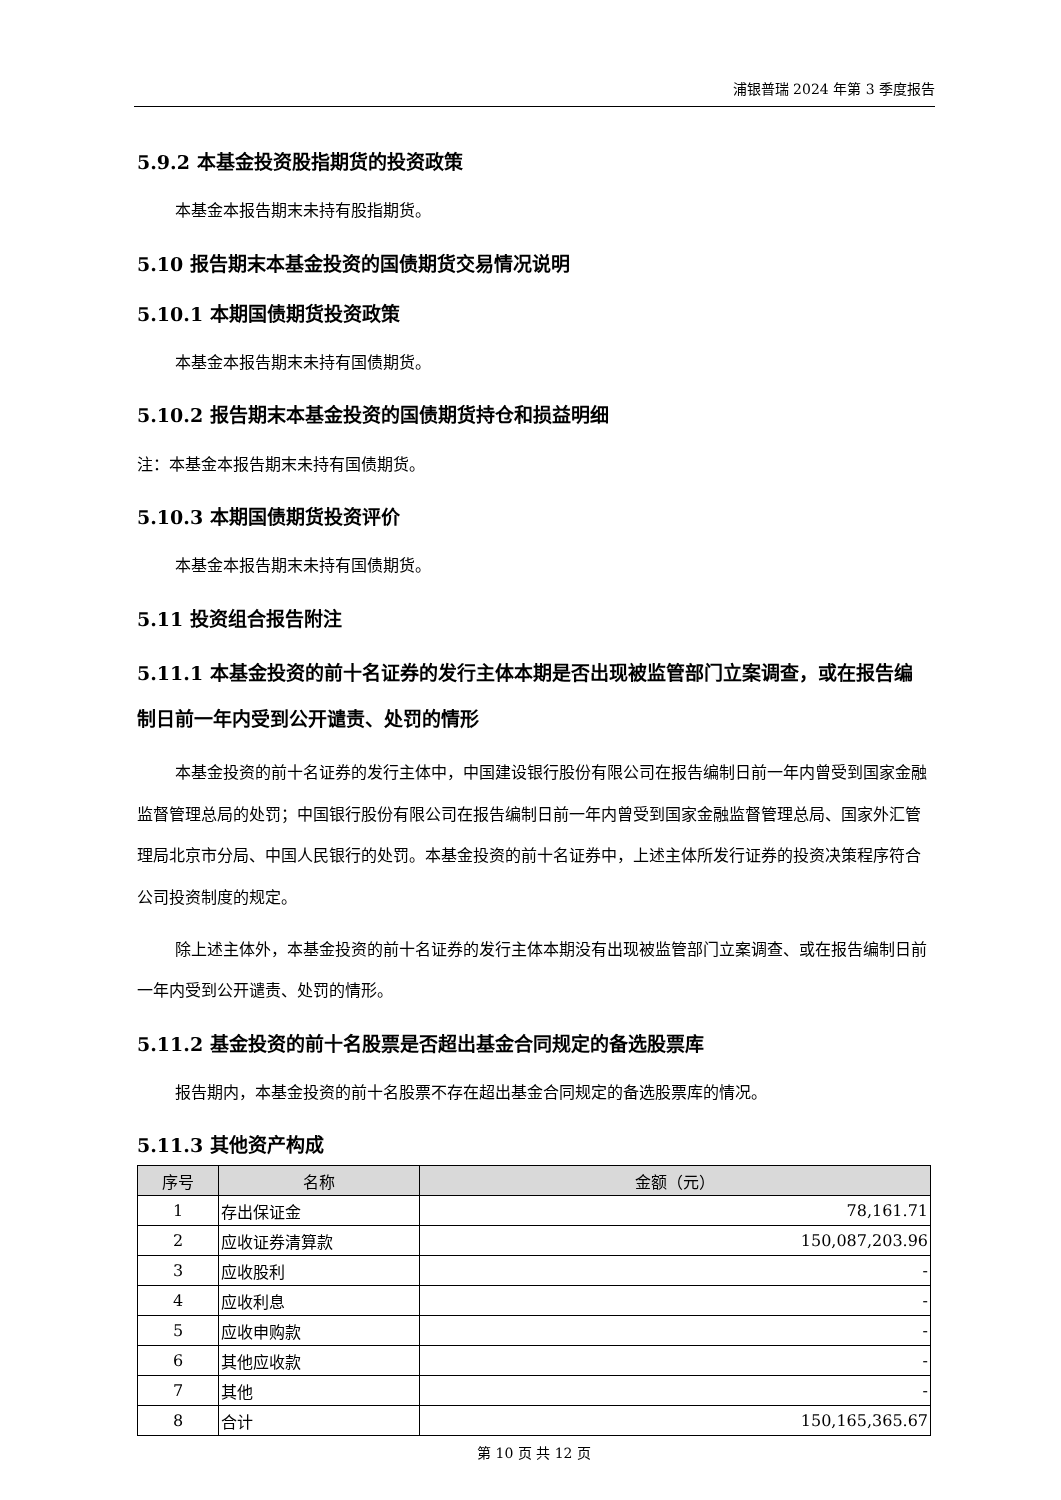浦银普瑞 2024 年第 3 季度报告
5.9.2 本基金投资股指期货的投资政策
本基金本报告期末未持有股指期货。
5.10 报告期末本基金投资的国债期货交易情况说明
5.10.1 本期国债期货投资政策
本基金本报告期末未持有国债期货。
5.10.2 报告期末本基金投资的国债期货持仓和损益明细
注：本基金本报告期末未持有国债期货。
5.10.3 本期国债期货投资评价
本基金本报告期末未持有国债期货。
5.11 投资组合报告附注
5.11.1 本基金投资的前十名证券的发行主体本期是否出现被监管部门立案调查，或在报告编制日前一年内受到公开谴责、处罚的情形
本基金投资的前十名证券的发行主体中，中国建设银行股份有限公司在报告编制日前一年内曾受到国家金融监督管理总局的处罚；中国银行股份有限公司在报告编制日前一年内曾受到国家金融监督管理总局、国家外汇管理局北京市分局、中国人民银行的处罚。本基金投资的前十名证券中，上述主体所发行证券的投资决策程序符合公司投资制度的规定。
除上述主体外，本基金投资的前十名证券的发行主体本期没有出现被监管部门立案调查、或在报告编制日前一年内受到公开谴责、处罚的情形。
5.11.2 基金投资的前十名股票是否超出基金合同规定的备选股票库
报告期内，本基金投资的前十名股票不存在超出基金合同规定的备选股票库的情况。
5.11.3 其他资产构成
| 序号 | 名称 | 金额（元） |
| --- | --- | --- |
| 1 | 存出保证金 | 78,161.71 |
| 2 | 应收证券清算款 | 150,087,203.96 |
| 3 | 应收股利 | - |
| 4 | 应收利息 | - |
| 5 | 应收申购款 | - |
| 6 | 其他应收款 | - |
| 7 | 其他 | - |
| 8 | 合计 | 150,165,365.67 |
第 10 页 共 12 页